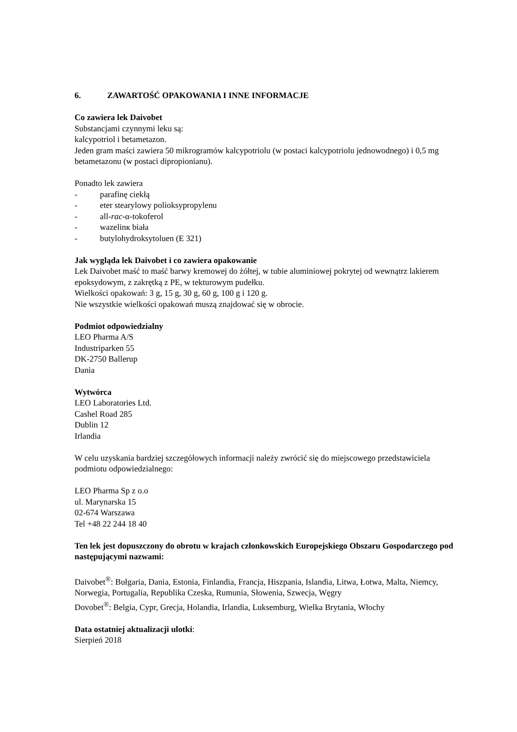6. ZAWARTOŚĆ OPAKOWANIA I INNE INFORMACJE
Co zawiera lek Daivobet
Substancjami czynnymi leku są:
kalcypotriol i betametazon.
Jeden gram maści zawiera 50 mikrogramów kalcypotriolu (w postaci kalcypotriolu jednowodnego) i 0,5 mg betametazonu (w postaci dipropionianu).
Ponadto lek zawiera
- parafinę ciekłą
- eter stearylowy polioksypropylenu
- all-rac-α-tokoferol
- wazelinк biała
- butylohydroksytoluen (E 321)
Jak wygląda lek Daivobet i co zawiera opakowanie
Lek Daivobet maść to maść barwy kremowej do żółtej, w tubie aluminiowej pokrytej od wewnątrz lakierem epoksydowym, z zakrętką z PE, w tekturowym pudełku.
Wielkości opakowań: 3 g, 15 g, 30 g, 60 g, 100 g i 120 g.
Nie wszystkie wielkości opakowań muszą znajdować się w obrocie.
Podmiot odpowiedzialny
LEO Pharma A/S
Industriparken 55
DK-2750 Ballerup
Dania
Wytwórca
LEO Laboratories Ltd.
Cashel Road 285
Dublin 12
Irlandia
W celu uzyskania bardziej szczegółowych informacji należy zwrócić się do miejscowego przedstawiciela podmiotu odpowiedzialnego:
LEO Pharma Sp z o.o
ul. Marynarska 15
02-674 Warszawa
Tel +48 22 244 18 40
Ten lek jest dopuszczony do obrotu w krajach członkowskich Europejskiego Obszaru Gospodarczego pod następującymi nazwami:
Daivobet<sup>®</sup>: Bułgaria, Dania, Estonia, Finlandia, Francja, Hiszpania, Islandia, Litwa, Łotwa, Malta, Niemcy, Norwegia, Portugalia, Republika Czeska, Rumunia, Słowenia, Szwecja, Węgry
Dovobet<sup>®</sup>: Belgia, Cypr, Grecja, Holandia, Irlandia, Luksemburg, Wielka Brytania, Włochy
Data ostatniej aktualizacji ulotki:
Sierpień 2018